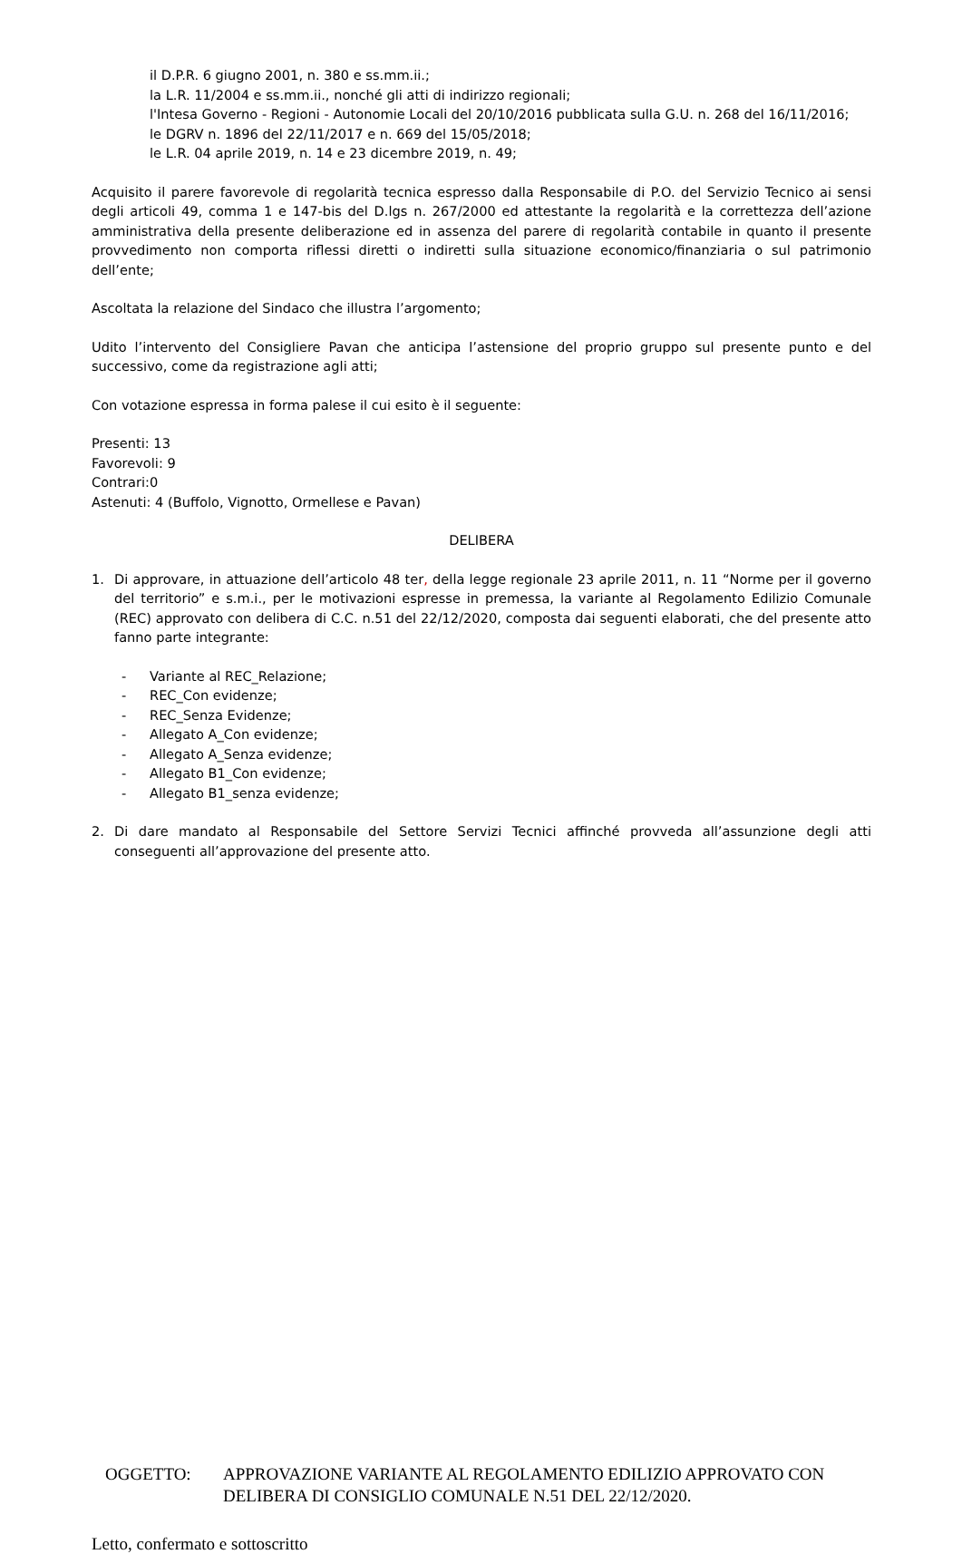il D.P.R. 6 giugno 2001, n. 380 e ss.mm.ii.;
la L.R. 11/2004 e ss.mm.ii., nonché gli atti di indirizzo regionali;
l'Intesa Governo - Regioni - Autonomie Locali del 20/10/2016 pubblicata sulla G.U. n. 268 del 16/11/2016;
le DGRV n. 1896 del 22/11/2017 e n. 669 del 15/05/2018;
le L.R. 04 aprile 2019, n. 14 e 23 dicembre 2019, n. 49;
Acquisito il parere favorevole di regolarità tecnica espresso dalla Responsabile di P.O. del Servizio Tecnico ai sensi degli articoli 49, comma 1 e 147-bis del D.lgs n. 267/2000 ed attestante la regolarità e la correttezza dell’azione amministrativa della presente deliberazione ed in assenza del parere di regolarità contabile in quanto il presente provvedimento non comporta riflessi diretti o indiretti sulla situazione economico/finanziaria o sul patrimonio dell’ente;
Ascoltata la relazione del Sindaco che illustra l’argomento;
Udito l’intervento del Consigliere Pavan che anticipa l’astensione del proprio gruppo sul presente punto e del successivo, come da registrazione agli atti;
Con votazione espressa in forma palese il cui esito è il seguente:
Presenti: 13
Favorevoli: 9
Contrari:0
Astenuti: 4 (Buffolo, Vignotto, Ormellese e Pavan)
DELIBERA
1. Di approvare, in attuazione dell’articolo 48 ter, della legge regionale 23 aprile 2011, n. 11 “Norme per il governo del territorio” e s.m.i., per le motivazioni espresse in premessa, la variante al Regolamento Edilizio Comunale (REC) approvato con delibera di C.C. n.51 del 22/12/2020, composta dai seguenti elaborati, che del presente atto fanno parte integrante:
- Variante al REC_Relazione;
- REC_Con evidenze;
- REC_Senza Evidenze;
- Allegato A_Con evidenze;
- Allegato A_Senza evidenze;
- Allegato B1_Con evidenze;
- Allegato B1_senza evidenze;
2. Di dare mandato al Responsabile del Settore Servizi Tecnici affinché provveda all’assunzione degli atti conseguenti all’approvazione del presente atto.
OGGETTO: APPROVAZIONE VARIANTE AL REGOLAMENTO EDILIZIO APPROVATO CON DELIBERA DI CONSIGLIO COMUNALE N.51 DEL 22/12/2020.
Letto, confermato e sottoscritto